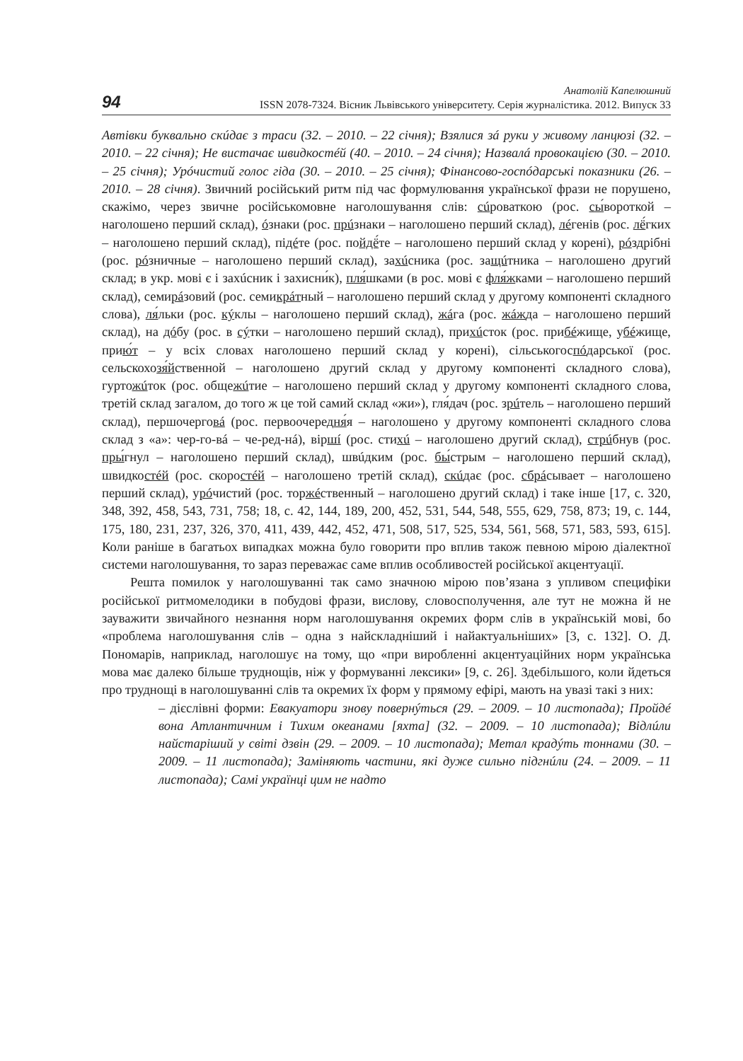94
Анатолій Капелюшний
ISSN 2078-7324. Вісник Львівського університету. Серія журналістика. 2012. Випуск 33
Автівки буквально скúдає з траси (32. – 2010. – 22 січня); Взялися зá руки у живому ланцюзі (32. – 2010. – 22 січня); Не вистачає швидкостéй (40. – 2010. – 24 січня); Назвалá провокацією (30. – 2010. – 25 січня); Урóчистий голос гіда (30. – 2010. – 25 січня); Фінансово-госпóдарські показники (26. – 2010. – 28 січня). Звичний російський ритм під час формулювання української фрази не порушено, скажімо, через звичне російськомовне наголошування слів: сúроваткою (рос. сы́вороткой – наголошено перший склад), óзнаки (рос. прúзнаки – наголошено перший склад), лéгенів (рос. лё́гких – наголошено перший склад), підéте (рос. пойдё́те – наголошено перший склад у корені), рóздрібні (рос. рóзничные – наголошено перший склад), захúсника (рос. защúтника – наголошено другий склад; в укр. мові є і захúсник і захисни́к), пля́шками (в рос. мові є фля́жками – наголошено перший склад), семирáзовий (рос. семикрáтный – наголошено перший склад у другому компоненті складного слова), ля́льки (рос. кýклы – наголошено перший склад), жáга (рос. жáжда – наголошено перший склад), на дóбу (рос. в сýтки – наголошено перший склад), прихúсток (рос. прибéжище, убéжище, прию́т – у всіх словах наголошено перший склад у корені), сільськогоспóдарської (рос. сельскохозя́йственной – наголошено другий склад у другому компоненті складного слова), гуртожúток (рос. общежúтие – наголошено перший склад у другому компоненті складного слова, третій склад загалом, до того ж це той самий склад «жи»), гля́дач (рос. зрúтель – наголошено перший склад), першочерговá (рос. первоочередня́я – наголошено у другому компоненті складного слова склад з «а»: чер-го-вá – че-ред-нá), віршí (рос. стихú – наголошено другий склад), стрúбнув (рос. пры́гнул – наголошено перший склад), швúдким (рос. бы́стрым – наголошено перший склад), швидкостéй (рос. скоростéй – наголошено третій склад), скúдає (рос. сбрáсывает – наголошено перший склад), урóчистий (рос. торжéственный – наголошено другий склад) і таке інше [17, с. 320, 348, 392, 458, 543, 731, 758; 18, с. 42, 144, 189, 200, 452, 531, 544, 548, 555, 629, 758, 873; 19, с. 144, 175, 180, 231, 237, 326, 370, 411, 439, 442, 452, 471, 508, 517, 525, 534, 561, 568, 571, 583, 593, 615]. Коли раніше в багатьох випадках можна було говорити про вплив також певною мірою діалектної системи наголошування, то зараз переважає саме вплив особливостей російської акцентуації.
Решта помилок у наголошуванні так само значною мірою пов’язана з упливом специфіки російської ритмомелодики в побудові фрази, вислову, словосполучення, але тут не можна й не зауважити звичайного незнання норм наголошування окремих форм слів в українській мові, бо «проблема наголошування слів – одна з найскладніший і найактуальніших» [3, с. 132]. О. Д. Пономарів, наприклад, наголошує на тому, що «при виробленні акцентуаційних норм українська мова має далеко більше труднощів, ніж у формуванні лексики» [9, с. 26]. Здебільшого, коли йдеться про труднощі в наголошуванні слів та окремих їх форм у прямому ефірі, мають на увазі такі з них:
– дієслівні форми: Евакуатори знову повернýться (29. – 2009. – 10 листопада); Пройдé вона Атлантичним і Тихим океанами [яхта] (32. – 2009. – 10 листопада); Відлúли найстаріший у світі дзвін (29. – 2009. – 10 листопада); Метал крадýть тоннами (30. – 2009. – 11 листопада); Заміняють частини, які дуже сильно підгнúли (24. – 2009. – 11 листопада); Самі українці цим не надто